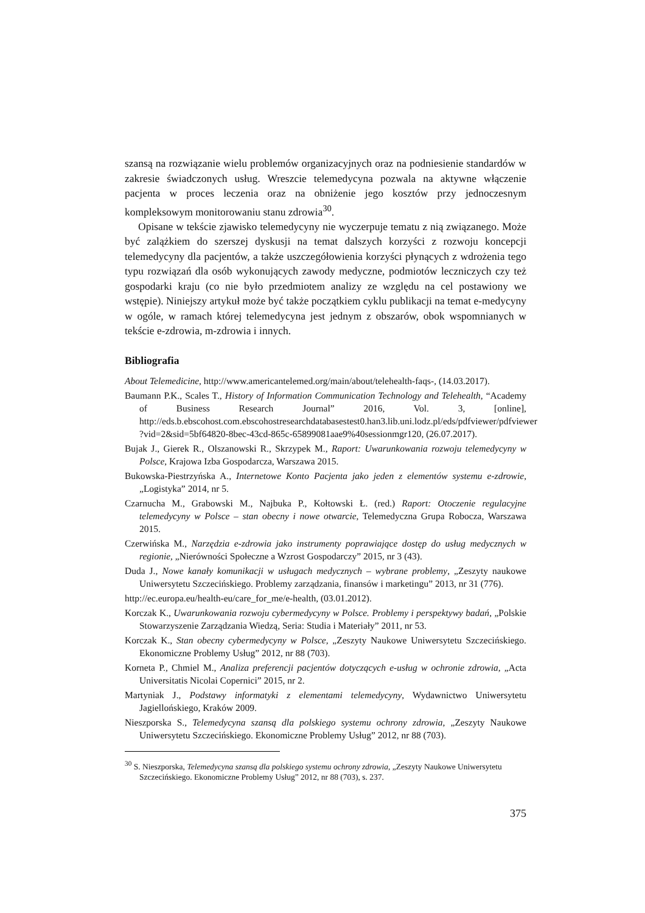szansą na rozwiązanie wielu problemów organizacyjnych oraz na podniesienie standardów w zakresie świadczonych usług. Wreszcie telemedycyna pozwala na aktywne włączenie pacjenta w proces leczenia oraz na obniżenie jego kosztów przy jednoczesnym kompleksowym monitorowaniu stanu zdrowia<sup>30</sup>.
Opisane w tekście zjawisko telemedycyny nie wyczerpuje tematu z nią związanego. Może być zalążkiem do szerszej dyskusji na temat dalszych korzyści z rozwoju koncepcji telemedycyny dla pacjentów, a także uszczegółowienia korzyści płynących z wdrożenia tego typu rozwiązań dla osób wykonujących zawody medyczne, podmiotów leczniczych czy też gospodarki kraju (co nie było przedmiotem analizy ze względu na cel postawiony we wstępie). Niniejszy artykuł może być także początkiem cyklu publikacji na temat e-medycyny w ogóle, w ramach której telemedycyna jest jednym z obszarów, obok wspomnianych w tekście e-zdrowia, m-zdrowia i innych.
Bibliografia
About Telemedicine, http://www.americantelemed.org/main/about/telehealth-faqs-, (14.03.2017).
Baumann P.K., Scales T., History of Information Communication Technology and Telehealth, “Academy of Business Research Journal” 2016, Vol. 3, [online], http://eds.b.ebscohost.com.ebscohostresearchdatabasestest0.han3.lib.uni.lodz.pl/eds/pdfviewer/pdfviewer ?vid=2&sid=5bf64820-8bec-43cd-865c-65899081aae9%40sessionmgr120, (26.07.2017).
Bujak J., Gierek R., Olszanowski R., Skrzypek M., Raport: Uwarunkowania rozwoju telemedycyny w Polsce, Krajowa Izba Gospodarcza, Warszawa 2015.
Bukowska-Piestrzyńska A., Internetowe Konto Pacjenta jako jeden z elementów systemu e-zdrowie, „Logistyka” 2014, nr 5.
Czarnucha M., Grabowski M., Najbuka P., Kołtowski Ł. (red.) Raport: Otoczenie regulacyjne telemedycyny w Polsce – stan obecny i nowe otwarcie, Telemedyczna Grupa Robocza, Warszawa 2015.
Czerwińska M., Narzędzia e-zdrowia jako instrumenty poprawiające dostęp do usług medycznych w regionie, „Nierówności Społeczne a Wzrost Gospodarczy” 2015, nr 3 (43).
Duda J., Nowe kanały komunikacji w usługach medycznych – wybrane problemy, „Zeszyty naukowe Uniwersytetu Szczecińskiego. Problemy zarządzania, finansów i marketingu” 2013, nr 31 (776).
http://ec.europa.eu/health-eu/care_for_me/e-health, (03.01.2012).
Korczak K., Uwarunkowania rozwoju cybermedycyny w Polsce. Problemy i perspektywy badań, „Polskie Stowarzyszenie Zarządzania Wiedzą, Seria: Studia i Materiały” 2011, nr 53.
Korczak K., Stan obecny cybermedycyny w Polsce, „Zeszyty Naukowe Uniwersytetu Szczecińskiego. Ekonomiczne Problemy Usług” 2012, nr 88 (703).
Korneta P., Chmiel M., Analiza preferencji pacjentów dotyczących e-usług w ochronie zdrowia, „Acta Universitatis Nicolai Copernici” 2015, nr 2.
Martyniak J., Podstawy informatyki z elementami telemedycyny, Wydawnictwo Uniwersytetu Jagiellońskiego, Kraków 2009.
Nieszporska S., Telemedycyna szansą dla polskiego systemu ochrony zdrowia, „Zeszyty Naukowe Uniwersytetu Szczecińskiego. Ekonomiczne Problemy Usług” 2012, nr 88 (703).
<sup>30</sup> S. Nieszporska, Telemedycyna szansą dla polskiego systemu ochrony zdrowia, „Zeszyty Naukowe Uniwersytetu Szczecińskiego. Ekonomiczne Problemy Usług” 2012, nr 88 (703), s. 237.
375